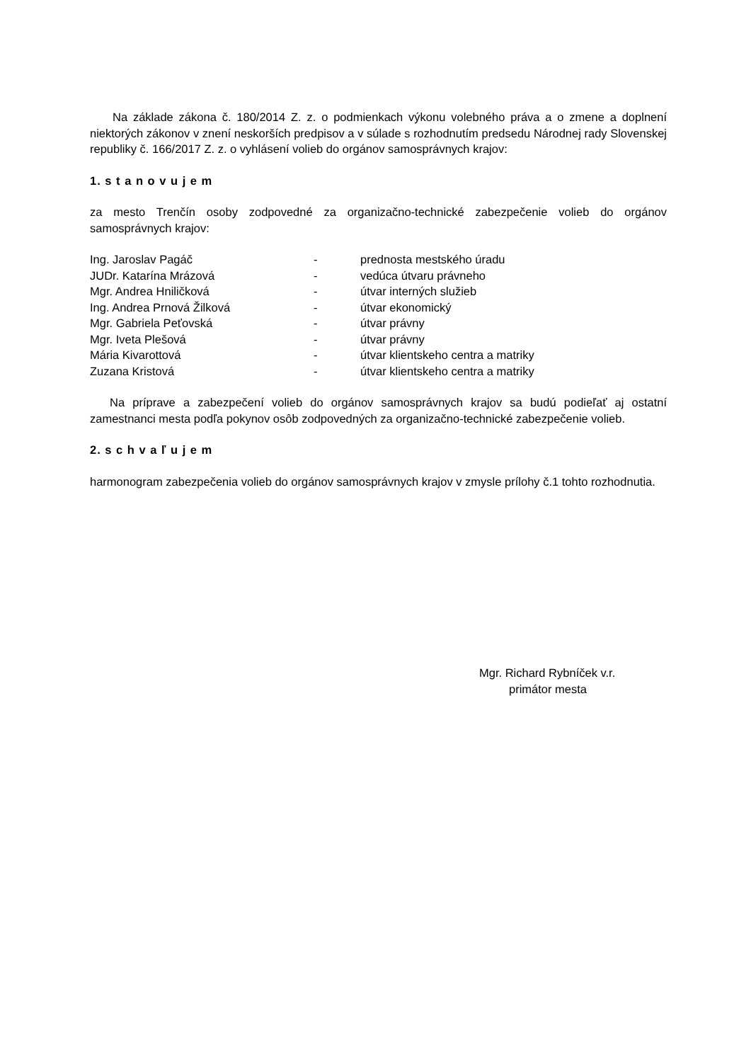Na základe zákona č. 180/2014 Z. z. o podmienkach výkonu volebného práva a o zmene a doplnení niektorých zákonov v znení neskorších predpisov a v súlade s rozhodnutím predsedu Národnej rady Slovenskej republiky č. 166/2017 Z. z. o vyhlásení volieb do orgánov samosprávnych krajov:
1. s t a n o v u j e m
za mesto Trenčín osoby zodpovedné za organizačno-technické zabezpečenie volieb do orgánov samosprávnych krajov:
| Ing. Jaroslav Pagáč | - | prednosta mestského úradu |
| JUDr. Katarína Mrázová | - | vedúca útvaru právneho |
| Mgr. Andrea Hniličková | - | útvar interných služieb |
| Ing. Andrea Prnová Žilková | - | útvar ekonomický |
| Mgr. Gabriela Peťovská | - | útvar právny |
| Mgr. Iveta Plešová | - | útvar právny |
| Mária Kivarottová | - | útvar klientskeho centra a matriky |
| Zuzana Kristová | - | útvar klientskeho centra a matriky |
Na príprave a zabezpečení volieb do orgánov samosprávnych krajov sa budú podieľať aj ostatní zamestnanci mesta podľa pokynov osôb zodpovedných za organizačno-technické zabezpečenie volieb.
2. s c h v a ľ u j e m
harmonogram zabezpečenia volieb do orgánov samosprávnych krajov v zmysle prílohy č.1 tohto rozhodnutia.
Mgr. Richard Rybníček v.r.
primátor mesta